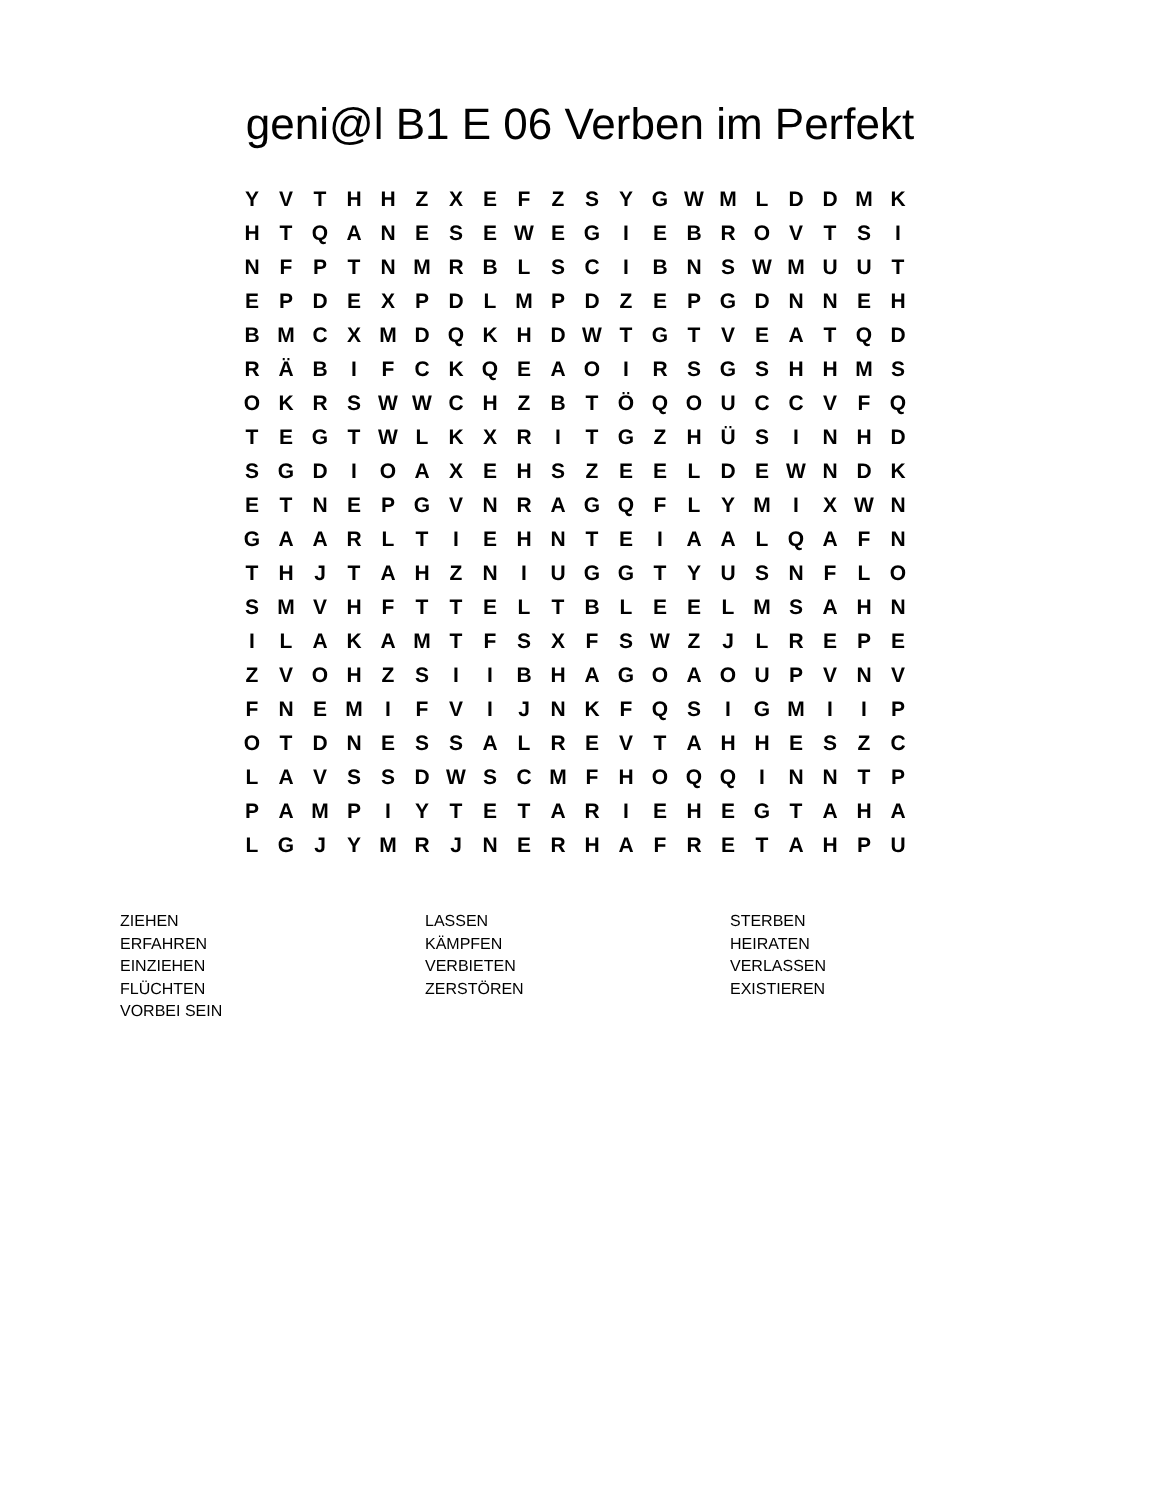geni@l B1 E 06 Verben im Perfekt
| Y | V | T | H | H | Z | X | E | F | Z | S | Y | G | W | M | L | D | D | M | K |
| H | T | Q | A | N | E | S | E | W | E | G | I | E | B | R | O | V | T | S | I |
| N | F | P | T | N | M | R | B | L | S | C | I | B | N | S | W | M | U | U | T |
| E | P | D | E | X | P | D | L | M | P | D | Z | E | P | G | D | N | N | E | H |
| B | M | C | X | M | D | Q | K | H | D | W | T | G | T | V | E | A | T | Q | D |
| R | Ä | B | I | F | C | K | Q | E | A | O | I | R | S | G | S | H | H | M | S |
| O | K | R | S | W | W | C | H | Z | B | T | Ö | Q | O | U | C | C | V | F | Q |
| T | E | G | T | W | L | K | X | R | I | T | G | Z | H | Ü | S | I | N | H | D |
| S | G | D | I | O | A | X | E | H | S | Z | E | E | L | D | E | W | N | D | K |
| E | T | N | E | P | G | V | N | R | A | G | Q | F | L | Y | M | I | X | W | N |
| G | A | A | R | L | T | I | E | H | N | T | E | I | A | A | L | Q | A | F | N |
| T | H | J | T | A | H | Z | N | I | U | G | G | T | Y | U | S | N | F | L | O |
| S | M | V | H | F | T | T | E | L | T | B | L | E | E | L | M | S | A | H | N |
| I | L | A | K | A | M | T | F | S | X | F | S | W | Z | J | L | R | E | P | E |
| Z | V | O | H | Z | S | I | I | B | H | A | G | O | A | O | U | P | V | N | V |
| F | N | E | M | I | F | V | I | J | N | K | F | Q | S | I | G | M | I | I | P |
| O | T | D | N | E | S | S | A | L | R | E | V | T | A | H | H | E | S | Z | C |
| L | A | V | S | S | D | W | S | C | M | F | H | O | Q | Q | I | N | N | T | P |
| P | A | M | P | I | Y | T | E | T | A | R | I | E | H | E | G | T | A | H | A |
| L | G | J | Y | M | R | J | N | E | R | H | A | F | R | E | T | A | H | P | U |
| ZIEHEN | LASSEN | STERBEN |
| ERFAHREN | KÄMPFEN | HEIRATEN |
| EINZIEHEN | VERBIETEN | VERLASSEN |
| FLÜCHTEN | ZERSTÖREN | EXISTIEREN |
| VORBEI SEIN | | |